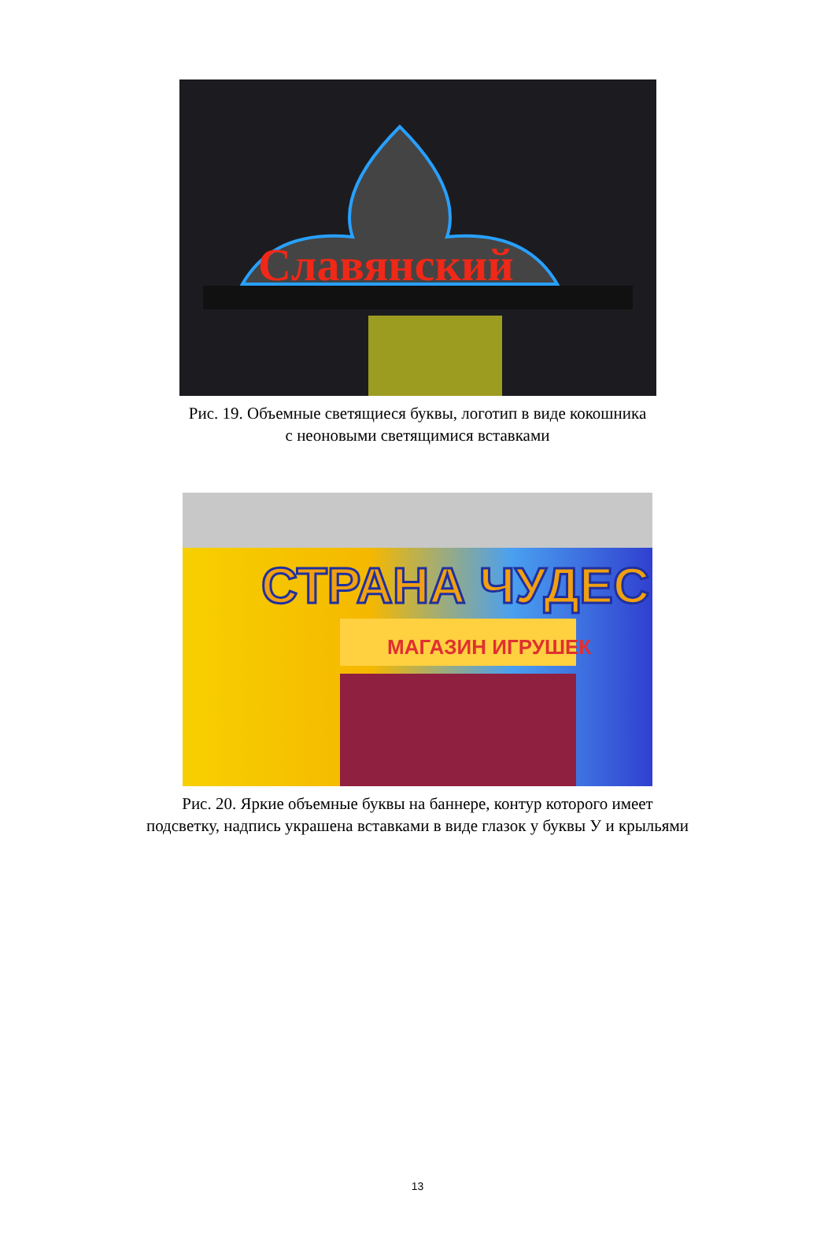Славянский
Рис. 19. Объемные светящиеся буквы, логотип в виде кокошника
с неоновыми светящимися вставками
СТРАНА ЧУДЕС
МАГАЗИН ИГРУШЕК
Рис. 20. Яркие объемные буквы на баннере, контур которого имеет
подсветку, надпись украшена вставками в виде глазок у буквы У и крыльями
13